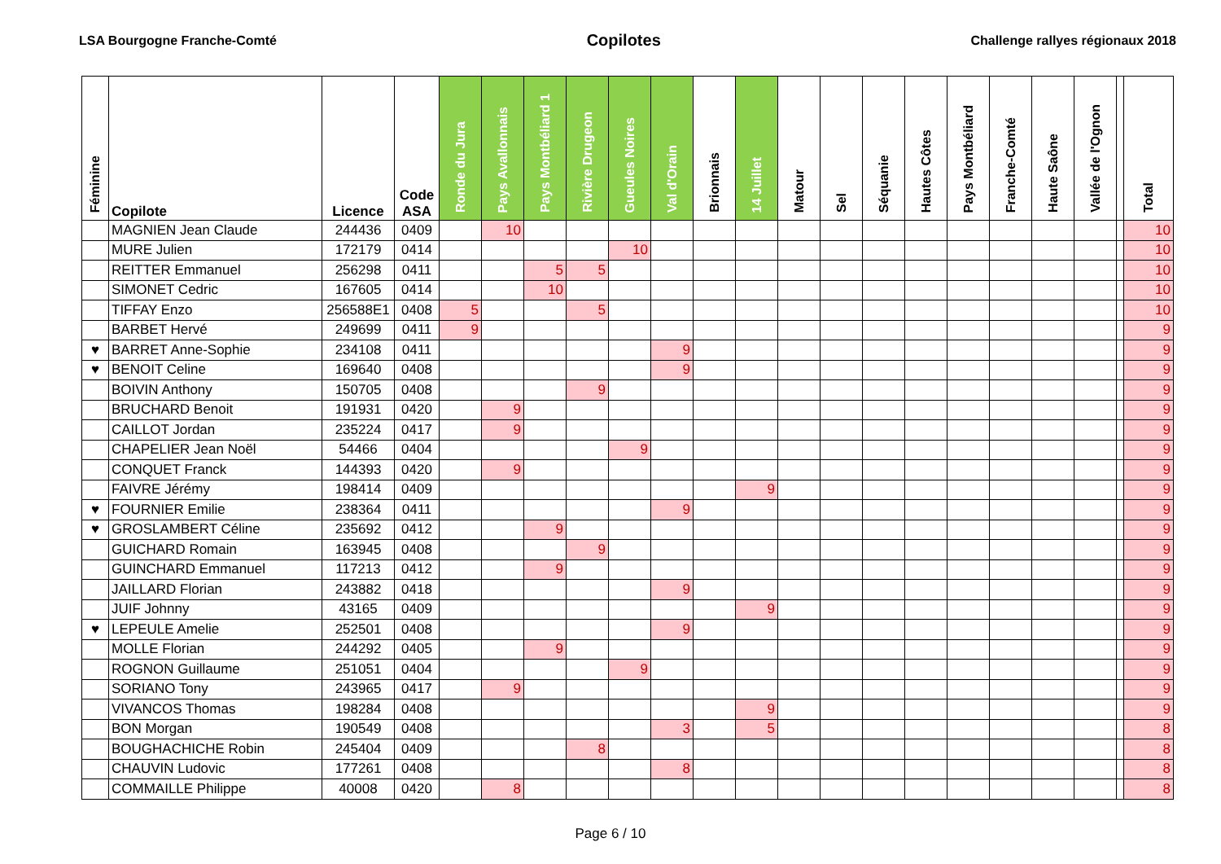LSA Bourgogne Franche-Comté Copilotes Challenge rallyes régionaux 2018
| Féminine | Copilote | Licence | Code ASA | Ronde du Jura | Pays Avallonnais | Pays Montbéliard 1 | Rivière Drugeon | Gueules Noires | Val d'Orain | Brionnais | 14 Juillet | Matour | Sel | Séquanie | Hautes Côtes | Pays Montbéliard | Franche-Comté | Haute Saône | Vallée de l'Ognon | | Total |
| --- | --- | --- | --- | --- | --- | --- | --- | --- | --- | --- | --- | --- | --- | --- | --- | --- | --- | --- | --- | --- | --- |
| | MAGNIEN Jean Claude | 244436 | 0409 | | 10 | | | | | | | | | | | | | | | | 10 |
| | MURE Julien | 172179 | 0414 | | | | | 10 | | | | | | | | | | | | | 10 |
| | REITTER Emmanuel | 256298 | 0411 | | | 5 | 5 | | | | | | | | | | | | | | 10 |
| | SIMONET Cedric | 167605 | 0414 | | | 10 | | | | | | | | | | | | | | | 10 |
| | TIFFAY Enzo | 256588E1 | 0408 | 5 | | | 5 | | | | | | | | | | | | | | 10 |
| | BARBET Hervé | 249699 | 0411 | 9 | | | | | | | | | | | | | | | | | 9 |
| ♥ | BARRET Anne-Sophie | 234108 | 0411 | | | | | | 9 | | | | | | | | | | | | 9 |
| ♥ | BENOIT Celine | 169640 | 0408 | | | | | | 9 | | | | | | | | | | | | 9 |
| | BOIVIN Anthony | 150705 | 0408 | | | | 9 | | | | | | | | | | | | | | 9 |
| | BRUCHARD Benoit | 191931 | 0420 | | 9 | | | | | | | | | | | | | | | | 9 |
| | CAILLOT Jordan | 235224 | 0417 | | 9 | | | | | | | | | | | | | | | | 9 |
| | CHAPELIER Jean Noël | 54466 | 0404 | | | | | 9 | | | | | | | | | | | | | 9 |
| | CONQUET Franck | 144393 | 0420 | | 9 | | | | | | | | | | | | | | | | 9 |
| | FAIVRE Jérémy | 198414 | 0409 | | | | | | | | 9 | | | | | | | | | | 9 |
| ♥ | FOURNIER Emilie | 238364 | 0411 | | | | | | 9 | | | | | | | | | | | | 9 |
| ♥ | GROSLAMBERT Céline | 235692 | 0412 | | | 9 | | | | | | | | | | | | | | | 9 |
| | GUICHARD Romain | 163945 | 0408 | | | | 9 | | | | | | | | | | | | | | 9 |
| | GUINCHARD Emmanuel | 117213 | 0412 | | | 9 | | | | | | | | | | | | | | | 9 |
| | JAILLARD Florian | 243882 | 0418 | | | | | | 9 | | | | | | | | | | | | 9 |
| | JUIF Johnny | 43165 | 0409 | | | | | | | | 9 | | | | | | | | | | 9 |
| ♥ | LEPEULE Amelie | 252501 | 0408 | | | | | | 9 | | | | | | | | | | | | 9 |
| | MOLLE Florian | 244292 | 0405 | | | 9 | | | | | | | | | | | | | | | 9 |
| | ROGNON Guillaume | 251051 | 0404 | | | | | 9 | | | | | | | | | | | | | 9 |
| | SORIANO Tony | 243965 | 0417 | | 9 | | | | | | | | | | | | | | | | 9 |
| | VIVANCOS Thomas | 198284 | 0408 | | | | | | | | 9 | | | | | | | | | | 9 |
| | BON Morgan | 190549 | 0408 | | | | | | 3 | | 5 | | | | | | | | | | 8 |
| | BOUGHACHICHE Robin | 245404 | 0409 | | | | 8 | | | | | | | | | | | | | | 8 |
| | CHAUVIN Ludovic | 177261 | 0408 | | | | | | 8 | | | | | | | | | | | | 8 |
| | COMMAILLE Philippe | 40008 | 0420 | | 8 | | | | | | | | | | | | | | | | 8 |
Page 6 / 10